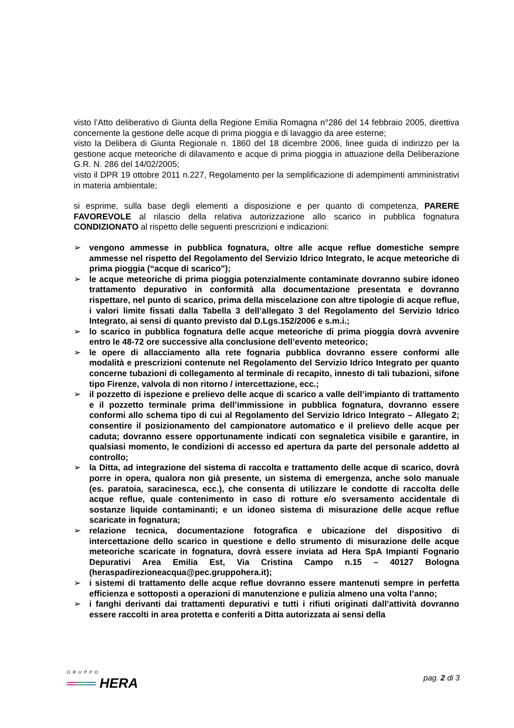visto l’Atto deliberativo di Giunta della Regione Emilia Romagna n°286 del 14 febbraio 2005, direttiva concernente la gestione delle acque di prima pioggia e di lavaggio da aree esterne;
visto la Delibera di Giunta Regionale n. 1860 del 18 dicembre 2006, linee guida di indirizzo per la gestione acque meteoriche di dilavamento e acque di prima pioggia in attuazione della Deliberazione G.R. N. 286 del 14/02/2005;
visto il DPR 19 ottobre 2011 n.227, Regolamento per la semplificazione di adempimenti amministrativi in materia ambientale;
si esprime, sulla base degli elementi a disposizione e per quanto di competenza, PARERE FAVOREVOLE al rilascio della relativa autorizzazione allo scarico in pubblica fognatura CONDIZIONATO al rispetto delle seguenti prescrizioni e indicazioni:
➢ vengono ammesse in pubblica fognatura, oltre alle acque reflue domestiche sempre ammesse nel rispetto del Regolamento del Servizio Idrico Integrato, le acque meteoriche di prima pioggia (“acque di scarico”);
➢ le acque meteoriche di prima pioggia potenzialmente contaminate dovranno subire idoneo trattamento depurativo in conformità alla documentazione presentata e dovranno rispettare, nel punto di scarico, prima della miscelazione con altre tipologie di acque reflue, i valori limite fissati dalla Tabella 3 dell’allegato 3 del Regolamento del Servizio Idrico Integrato, ai sensi di quanto previsto dal D.Lgs.152/2006 e s.m.i.;
➢ lo scarico in pubblica fognatura delle acque meteoriche di prima pioggia dovrà avvenire entro le 48-72 ore successive alla conclusione dell’evento meteorico;
➢ le opere di allacciamento alla rete fognaria pubblica dovranno essere conformi alle modalità e prescrizioni contenute nel Regolamento del Servizio Idrico Integrato per quanto concerne tubazioni di collegamento al terminale di recapito, innesto di tali tubazioni, sifone tipo Firenze, valvola di non ritorno / intercettazione, ecc.;
➢ il pozzetto di ispezione e prelievo delle acque di scarico a valle dell’impianto di trattamento e il pozzetto terminale prima dell’immissione in pubblica fognatura, dovranno essere conformi allo schema tipo di cui al Regolamento del Servizio Idrico Integrato – Allegato 2; consentire il posizionamento del campionatore automatico e il prelievo delle acque per caduta; dovranno essere opportunamente indicati con segnaletica visibile e garantire, in qualsiasi momento, le condizioni di accesso ed apertura da parte del personale addetto al controllo;
➢ la Ditta, ad integrazione del sistema di raccolta e trattamento delle acque di scarico, dovrà porre in opera, qualora non già presente, un sistema di emergenza, anche solo manuale (es. paratoia, saracinesca, ecc.), che consenta di utilizzare le condotte di raccolta delle acque reflue, quale contenimento in caso di rotture e/o sversamento accidentale di sostanze liquide contaminanti; e un idoneo sistema di misurazione delle acque reflue scaricate in fognatura;
➢ relazione tecnica, documentazione fotografica e ubicazione del dispositivo di intercettazione dello scarico in questione e dello strumento di misurazione delle acque meteoriche scaricate in fognatura, dovrà essere inviata ad Hera SpA Impianti Fognario Depurativi Area Emilia Est, Via Cristina Campo n.15 – 40127 Bologna (heraspadirezioneacqua@pec.gruppohera.it);
➢ i sistemi di trattamento delle acque reflue dovranno essere mantenuti sempre in perfetta efficienza e sottoposti a operazioni di manutenzione e pulizia almeno una volta l’anno;
➢ i fanghi derivanti dai trattamenti depurativi e tutti i rifiuti originati dall’attività dovranno essere raccolti in area protetta e conferiti a Ditta autorizzata ai sensi della
GRUPPO
═══ HERA
pag. 2 di 3